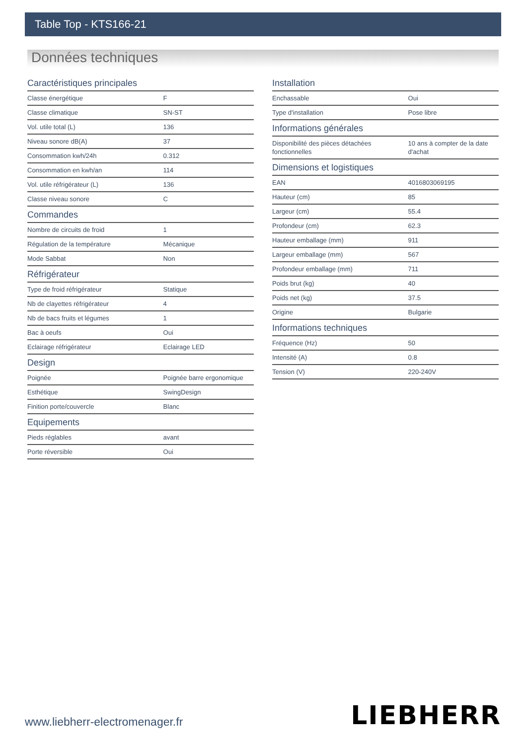Table Top - KTS166-21
Données techniques
Caractéristiques principales
| Classe énergétique | F |
| Classe climatique | SN-ST |
| Vol. utile total (L) | 136 |
| Niveau sonore dB(A) | 37 |
| Consommation kwh/24h | 0.312 |
| Consommation en kwh/an | 114 |
| Vol. utile réfrigérateur (L) | 136 |
| Classe niveau sonore | C |
Commandes
| Nombre de circuits de froid | 1 |
| Régulation de la température | Mécanique |
| Mode Sabbat | Non |
Réfrigérateur
| Type de froid réfrigérateur | Statique |
| Nb de clayettes réfrigérateur | 4 |
| Nb de bacs fruits et légumes | 1 |
| Bac à oeufs | Oui |
| Eclairage réfrigérateur | Eclairage LED |
Design
| Poignée | Poignée barre ergonomique |
| Esthétique | SwingDesign |
| Finition porte/couvercle | Blanc |
Equipements
| Pieds réglables | avant |
| Porte réversible | Oui |
Installation
| Enchassable | Oui |
| Type d'installation | Pose libre |
Informations générales
| Disponibilité des pièces détachées fonctionnelles | 10 ans à compter de la date d'achat |
Dimensions et logistiques
| EAN | 4016803069195 |
| Hauteur (cm) | 85 |
| Largeur (cm) | 55.4 |
| Profondeur (cm) | 62.3 |
| Hauteur emballage (mm) | 911 |
| Largeur emballage (mm) | 567 |
| Profondeur emballage (mm) | 711 |
| Poids brut (kg) | 40 |
| Poids net (kg) | 37.5 |
| Origine | Bulgarie |
Informations techniques
| Fréquence (Hz) | 50 |
| Intensité (A) | 0.8 |
| Tension (V) | 220-240V |
www.liebherr-electromenager.fr LIEBHERR